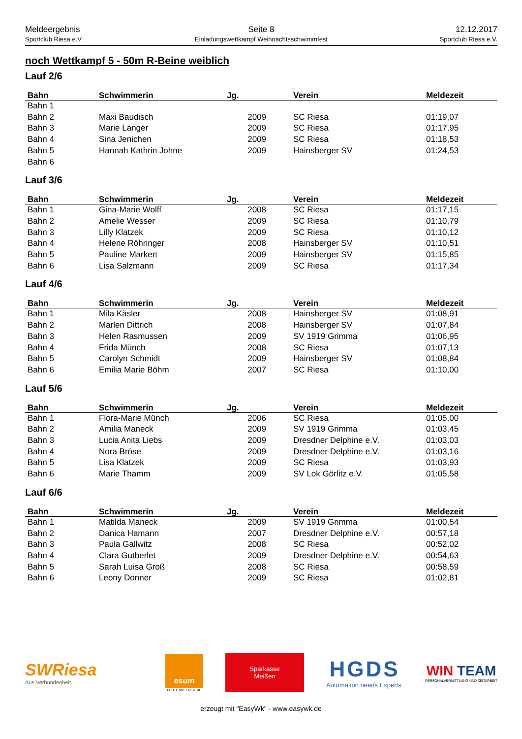Meldeergebnis
Sportclub Riesa e.V.
Seite 8
Einladungswettkampf Weihnachtsschwimmfest
12.12.2017
Sportclub Riesa e.V.
noch Wettkampf 5 - 50m R-Beine weiblich
Lauf 2/6
| Bahn | Schwimmerin | Jg. | Verein | Meldezeit |
| --- | --- | --- | --- | --- |
| Bahn 1 | | | | |
| Bahn 2 | Maxi Baudisch | 2009 | SC Riesa | 01:19,07 |
| Bahn 3 | Marie Langer | 2009 | SC Riesa | 01:17,95 |
| Bahn 4 | Sina Jenichen | 2009 | SC Riesa | 01:18,53 |
| Bahn 5 | Hannah Kathrin Johne | 2009 | Hainsberger SV | 01:24,53 |
| Bahn 6 | | | | |
Lauf 3/6
| Bahn | Schwimmerin | Jg. | Verein | Meldezeit |
| --- | --- | --- | --- | --- |
| Bahn 1 | Gina-Marie Wolff | 2008 | SC Riesa | 01:17,15 |
| Bahn 2 | Amelie Wesser | 2009 | SC Riesa | 01:10,79 |
| Bahn 3 | Lilly Klatzek | 2009 | SC Riesa | 01:10,12 |
| Bahn 4 | Helene Röhringer | 2008 | Hainsberger SV | 01:10,51 |
| Bahn 5 | Pauline Markert | 2009 | Hainsberger SV | 01:15,85 |
| Bahn 6 | Lisa Salzmann | 2009 | SC Riesa | 01:17,34 |
Lauf 4/6
| Bahn | Schwimmerin | Jg. | Verein | Meldezeit |
| --- | --- | --- | --- | --- |
| Bahn 1 | Mila Käsler | 2008 | Hainsberger SV | 01:08,91 |
| Bahn 2 | Marlen Dittrich | 2008 | Hainsberger SV | 01:07,84 |
| Bahn 3 | Helen Rasmussen | 2009 | SV 1919 Grimma | 01:06,95 |
| Bahn 4 | Frida Münch | 2008 | SC Riesa | 01:07,13 |
| Bahn 5 | Carolyn Schmidt | 2009 | Hainsberger SV | 01:08,84 |
| Bahn 6 | Emilia Marie Böhm | 2007 | SC Riesa | 01:10,00 |
Lauf 5/6
| Bahn | Schwimmerin | Jg. | Verein | Meldezeit |
| --- | --- | --- | --- | --- |
| Bahn 1 | Flora-Marie Münch | 2006 | SC Riesa | 01:05,00 |
| Bahn 2 | Amilia Maneck | 2009 | SV 1919 Grimma | 01:03,45 |
| Bahn 3 | Lucia Anita Liebs | 2009 | Dresdner Delphine e.V. | 01:03,03 |
| Bahn 4 | Nora Bröse | 2009 | Dresdner Delphine e.V. | 01:03,16 |
| Bahn 5 | Lisa Klatzek | 2009 | SC Riesa | 01:03,93 |
| Bahn 6 | Marie Thamm | 2009 | SV Lok Görlitz e.V. | 01:05,58 |
Lauf 6/6
| Bahn | Schwimmerin | Jg. | Verein | Meldezeit |
| --- | --- | --- | --- | --- |
| Bahn 1 | Matilda Maneck | 2009 | SV 1919 Grimma | 01:00,54 |
| Bahn 2 | Danica Hamann | 2007 | Dresdner Delphine e.V. | 00:57,18 |
| Bahn 3 | Paula Gallwitz | 2008 | SC Riesa | 00:52,02 |
| Bahn 4 | Clara Gutberlet | 2009 | Dresdner Delphine e.V. | 00:54,63 |
| Bahn 5 | Sarah Luisa Groß | 2008 | SC Riesa | 00:58,59 |
| Bahn 6 | Leony Donner | 2009 | SC Riesa | 01:02,81 |
SWRiesa
Aus Verbundenheit.
esum
LEUTE MIT ENERGIE
Sparkasse
Meißen
HGDS
Automation needs Experts.
WIN TEAM
PERSONALVERMITTLUNG UND ZEITARBEIT
erzeugt mit "EasyWk" - www.easywk.de